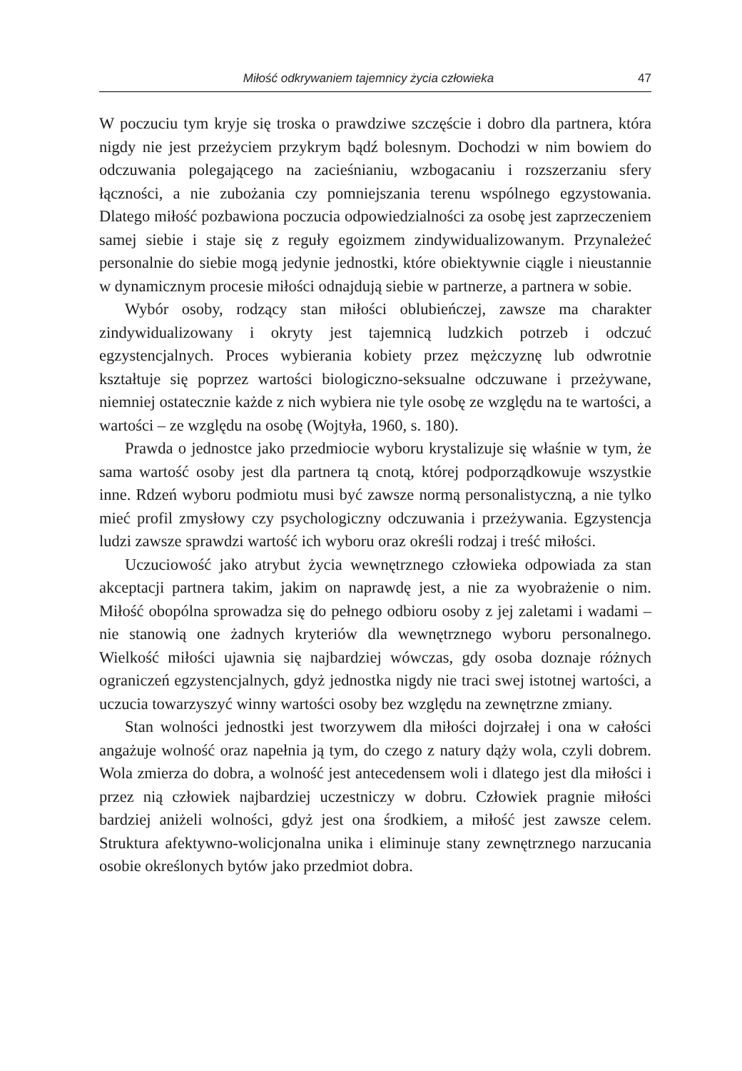Miłość odkrywaniem tajemnicy życia człowieka 47
W poczuciu tym kryje się troska o prawdziwe szczęście i dobro dla partnera, która nigdy nie jest przeżyciem przykrym bądź bolesnym. Dochodzi w nim bowiem do odczuwania polegającego na zacieśnianiu, wzbogacaniu i rozszerzaniu sfery łączności, a nie zubożania czy pomniejszania terenu wspólnego egzystowania. Dlatego miłość pozbawiona poczucia odpowiedzialności za osobę jest zaprzeczeniem samej siebie i staje się z reguły egoizmem zindywidualizowanym. Przynależeć personalnie do siebie mogą jedynie jednostki, które obiektywnie ciągle i nieustannie w dynamicznym procesie miłości odnajdują siebie w partnerze, a partnera w sobie.
Wybór osoby, rodzący stan miłości oblubieńczej, zawsze ma charakter zindywidualizowany i okryty jest tajemnicą ludzkich potrzeb i odczuć egzystencjalnych. Proces wybierania kobiety przez mężczyznę lub odwrotnie kształtuje się poprzez wartości biologiczno-seksualne odczuwane i przeżywane, niemniej ostatecznie każde z nich wybiera nie tyle osobę ze względu na te wartości, a wartości – ze względu na osobę (Wojtyła, 1960, s. 180).
Prawda o jednostce jako przedmiocie wyboru krystalizuje się właśnie w tym, że sama wartość osoby jest dla partnera tą cnotą, której podporządkowuje wszystkie inne. Rdzeń wyboru podmiotu musi być zawsze normą personalistyczną, a nie tylko mieć profil zmysłowy czy psychologiczny odczuwania i przeżywania. Egzystencja ludzi zawsze sprawdzi wartość ich wyboru oraz określi rodzaj i treść miłości.
Uczuciowość jako atrybut życia wewnętrznego człowieka odpowiada za stan akceptacji partnera takim, jakim on naprawdę jest, a nie za wyobrażenie o nim. Miłość obopólna sprowadza się do pełnego odbioru osoby z jej zaletami i wadami – nie stanowią one żadnych kryteriów dla wewnętrznego wyboru personalnego. Wielkość miłości ujawnia się najbardziej wówczas, gdy osoba doznaje różnych ograniczeń egzystencjalnych, gdyż jednostka nigdy nie traci swej istotnej wartości, a uczucia towarzyszyć winny wartości osoby bez względu na zewnętrzne zmiany.
Stan wolności jednostki jest tworzywem dla miłości dojrzałej i ona w całości angażuje wolność oraz napełnia ją tym, do czego z natury dąży wola, czyli dobrem. Wola zmierza do dobra, a wolność jest antecedensem woli i dlatego jest dla miłości i przez nią człowiek najbardziej uczestniczy w dobru. Człowiek pragnie miłości bardziej aniżeli wolności, gdyż jest ona środkiem, a miłość jest zawsze celem. Struktura afektywno-wolicjonalna unika i eliminuje stany zewnętrznego narzucania osobie określonych bytów jako przedmiot dobra.